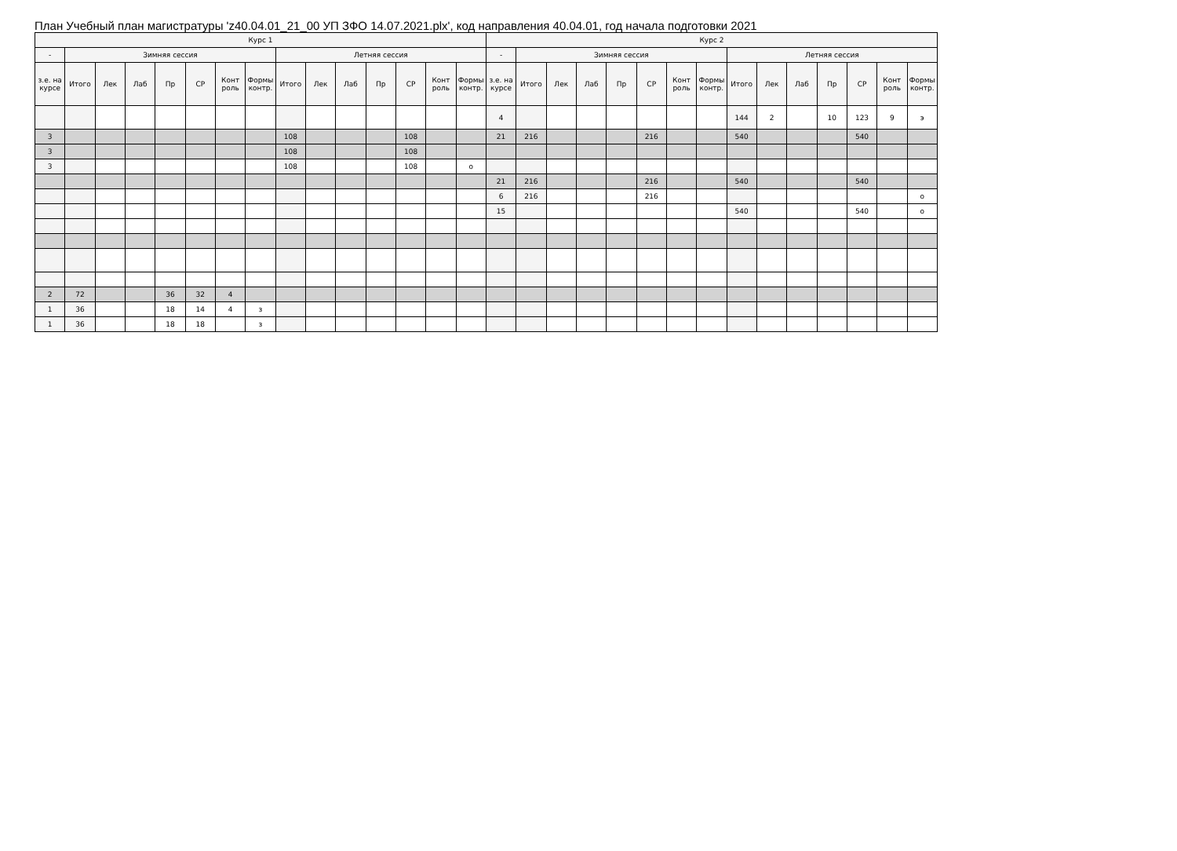План Учебный план магистратуры 'z40.04.01_21_00 УП ЗФО 14.07.2021.plx', код направления 40.04.01, год начала подготовки 2021
| Курс 1 | | | | | | | | | | | | | | | Курс 2 | | | | | | | | | | | | | | |
| --- | --- | --- | --- | --- | --- | --- | --- | --- | --- | --- | --- | --- | --- | --- | --- | --- | --- | --- | --- | --- | --- | --- | --- | --- | --- | --- | --- | --- | --- |
| - | Зимняя сессия | | | | | | | Летняя сессия | | | | | | | - | Зимняя сессия | | | | | | | Летняя сессия | | | | | | |
| з.е. на курсе | Итого | Лек | Лаб | Пр | СР | Конт роль | Формы контр. | Итого | Лек | Лаб | Пр | СР | Конт роль | Формы контр. | з.е. на курсе | Итого | Лек | Лаб | Пр | СР | Конт роль | Формы контр. | Итого | Лек | Лаб | Пр | СР | Конт роль | Формы контр. |
| | | | | | | | | | | | | | | | 4 | | | | | | | | 144 | 2 | | 10 | 123 | 9 | э |
| 3 | | | | | | | | 108 | | | | 108 | | | 21 | 216 | | | | 216 | | | 540 | | | | 540 | | |
| 3 | | | | | | | | 108 | | | | 108 | | | | | | | | | | | | | | | | | |
| 3 | | | | | | | | 108 | | | | 108 | | о | | | | | | | | | | | | | | | |
| | | | | | | | | | | | | | | | 21 | 216 | | | | 216 | | | 540 | | | | 540 | | |
| | | | | | | | | | | | | | | | 6 | 216 | | | | 216 | | | | | | | | | о |
| | | | | | | | | | | | | | | | 15 | | | | | | | | 540 | | | | 540 | | о |
| 2 | 72 | | | 36 | 32 | 4 | | | | | | | | | | | | | | | | | | | | | | | |
| 1 | 36 | | | 18 | 14 | 4 | з | | | | | | | | | | | | | | | | | | | | | | |
| 1 | 36 | | | 18 | 18 | | з | | | | | | | | | | | | | | | | | | | | | | |